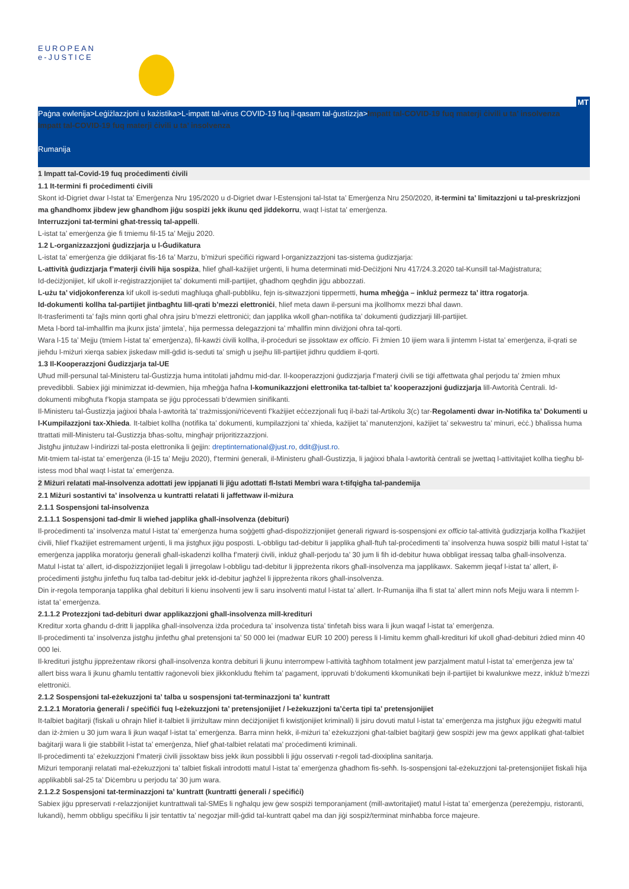EUROPEAN
e-JUSTICE
MT
Paġna ewlenija>Leġiżlazzjoni u każistika>L-impatt tal-virus COVID-19 fuq il-qasam tal-ġustizzja>Impatt tal-COVID-19 fuq materji ċivili u ta’ insolvenza
Impatt tal-COVID-19 fuq materji ċivili u ta’ insolvenza
Rumanija
1 Impatt tal-Covid-19 fuq proċedimenti ċivili
1.1 It-termini fi proċedimenti ċivili
Skont id-Digriet dwar l-Istat ta’ Emerġenza Nru 195/2020 u d-Digriet dwar l-Estensjoni tal-Istat ta’ Emerġenza Nru 250/2020, it-termini ta’ limitazzjoni u tal-preskrizzjoni ma għandhomx jibdew jew għandhom jiġu sospiżi jekk ikunu qed jiddekorru, waqt l-istat ta' emerġenza.
Interruzzjoni tat-termini għat-tressiq tal-appelli.
L-istat ta’ emerġenza ġie fi tmiemu fil-15 ta’ Mejju 2020.
1.2 L-organizzazzjoni ġudizzjarja u l-Ġudikatura
L-istat ta’ emerġenza ġie ddikjarat fis-16 ta’ Marzu, b’miżuri speċifiċi rigward l-organizzazzjoni tas-sistema ġudizzjarja:
L-attività ġudizzjarja f’materji ċivili hija sospiża, ħlief għall-każijiet urġenti, li huma determinati mid-Deċiżjoni Nru 417/24.3.2020 tal-Kunsill tal-Maġistratura;
Id-deċiżjonijiet, kif ukoll ir-reġistrazzjonijiet ta’ dokumenti mill-partijiet, għadhom qegħdin jiġu abbozzati.
L-użu ta’ vidjokonferenza kif ukoll is-seduti magħluqa għall-pubbliku, fejn is-sitwazzjoni tippermetti, huma mħeġġa – inkluż permezz ta’ ittra rogatorja.
Id-dokumenti kollha tal-partijiet jintbagħtu lill-qrati b’mezzi elettroniċi, ħlief meta dawn il-persuni ma jkollhomx mezzi bħal dawn.
It-trasferimenti ta’ fajls minn qorti għal oħra jsiru b’mezzi elettroniċi; dan japplika wkoll għan-notifika ta’ dokumenti ġudizzjarji lill-partijiet.
Meta l-bord tal-imħallfin ma jkunx jista’ jimtela’, hija permessa delegazzjoni ta’ mħallfin minn diviżjoni oħra tal-qorti.
Wara l-15 ta’ Mejju (tmiem l-istat ta’ emerġenza), fil-kawżi ċivili kollha, il-proċeduri se jissoktaw ex officio. Fi żmien 10 ijiem wara li jintemm l-istat ta’ emerġenza, il-qrati se jieħdu l-miżuri xierqa sabiex jiskedaw mill-ġdid is-seduti ta’ smigħ u jsejħu lill-partijiet jidhru quddiem il-qorti.
1.3 Il-Kooperazzjoni Ġudizzjarja tal-UE
Uħud mill-persunal tal-Ministeru tal-Ġustizzja huma intitolati jaħdmu mid-dar. Il-kooperazzjoni ġudizzjarja f’materji ċivili se tiġi affettwata għal perjodu ta' żmien mhux prevedibbli. Sabiex jiġi minimizzat id-dewmien, hija mħeġġa ħafna l-komunikazzjoni elettronika tat-talbiet ta’ kooperazzjoni ġudizzjarja lill-Awtorità Ċentrali. Id-dokumenti mibgħuta f’kopja stampata se jiġu pproċessati b’dewmien sinifikanti.
Il-Ministeru tal-Ġustizzja jaġixxi bħala l-awtorità ta’ trażmissjoni/riċeventi f’każijiet eċċezzjonali fuq il-bażi tal-Artikolu 3(c) tar-Regolamenti dwar in-Notifika ta’ Dokumenti u l-Kumpilazzjoni tax-Xhieda. It-talbiet kollha (notifika ta’ dokumenti, kumpilazzjoni ta’ xhieda, każijiet ta’ manutenzjoni, każijiet ta’ sekwestru ta’ minuri, eċċ.) bħalissa huma ttrattati mill-Ministeru tal-Ġustizzja bħas-soltu, mingħajr prijoritizzazzjoni.
Jistgħu jintużaw l-indirizzi tal-posta elettronika li ġejjin: dreptinternational@just.ro, ddit@just.ro.
Mit-tmiem tal-istat ta’ emerġenza (il-15 ta’ Mejju 2020), f’termini ġenerali, il-Ministeru għall-Ġustizzja, li jaġixxi bħala l-awtorità ċentrali se jwettaq l-attivitajiet kollha tiegħu bl-istess mod bħal waqt l-istat ta’ emerġenza.
2 Miżuri relatati mal-insolvenza adottati jew ippjanati li jiġu adottati fl-Istati Membri wara t-tifqigħa tal-pandemija
2.1 Miżuri sostantivi ta’ insolvenza u kuntratti relatati li jaffettwaw il-miżura
2.1.1 Sospensjoni tal-insolvenza
2.1.1.1 Sospensjoni tad-dmir li wieħed japplika għall-insolvenza (debituri)
Il-proċedimenti ta’ insolvenza matul l-istat ta’ emerġenza huma soġġetti għad-dispożizzjonijiet ġenerali rigward is-sospensjoni ex officio tal-attività ġudizzjarja kollha f’każijiet ċivili, ħlief f’każijiet estremament urġenti, li ma jistgħux jiġu posposti. L-obbligu tad-debitur li japplika għall-ftuħ tal-proċedimenti ta’ insolvenza huwa sospiż billi matul l-istat ta’ emerġenza japplika moratorju ġenerali għall-iskadenzi kollha f’materji ċivili, inkluż għall-perjodu ta’ 30 jum li fih id-debitur huwa obbligat iressaq talba għall-insolvenza.
Matul l-istat ta’ allert, id-dispożizzjonijiet legali li jirregolaw l-obbligu tad-debitur li jippreżenta rikors għall-insolvenza ma japplikawx. Sakemm jieqaf l-istat ta’ allert, il-proċedimenti jistgħu jinfetħu fuq talba tad-debitur jekk id-debitur jagħżel li jippreżenta rikors għall-insolvenza.
Din ir-regola temporanja tapplika għal debituri li kienu insolventi jew li saru insolventi matul l-istat ta’ allert. Ir-Rumanija ilha fi stat ta’ allert minn nofs Mejju wara li ntemm l-istat ta’ emerġenza.
2.1.1.2 Protezzjoni tad-debituri dwar applikazzjoni għall-insolvenza mill-kredituri
Kreditur xorta għandu d-dritt li japplika għall-insolvenza iżda proċedura ta’ insolvenza tista’ tinfetaħ biss wara li jkun waqaf l-istat ta’ emerġenza.
Il-proċedimenti ta’ insolvenza jistgħu jinfetħu għal pretensjoni ta’ 50 000 lei (madwar EUR 10 200) peress li l-limitu kemm għall-kredituri kif ukoll għad-debituri żdied minn 40 000 lei.
Il-kredituri jistgħu jippreżentaw rikorsi għall-insolvenza kontra debituri li jkunu interrompew l-attività tagħhom totalment jew parzjalment matul l-istat ta’ emerġenza jew ta’ allert biss wara li jkunu għamlu tentattiv raġonevoli biex jikkonkludu ftehim ta’ pagament, ippruvati b’dokumenti kkomunikati bejn il-partijiet bi kwalunkwe mezz, inkluż b’mezzi elettroniċi.
2.1.2 Sospensjoni tal-eżekuzzjoni ta’ talba u sospensjoni tat-terminazzjoni ta’ kuntratt
2.1.2.1 Moratoria ġenerali / speċifiċi fuq l-eżekuzzjoni ta’ pretensjonijiet / l-eżekuzzjoni ta’ċerta tipi ta’ pretensjonijiet
It-talbiet baġitarji (fiskali u oħrajn ħlief it-talbiet li jirriżultaw minn deċiżjonijiet fi kwistjonijiet kriminali) li jsiru dovuti matul l-istat ta’ emerġenza ma jistgħux jiġu eżegwiti matul dan iż-żmien u 30 jum wara li jkun waqaf l-istat ta’ emerġenza. Barra minn hekk, il-miżuri ta’ eżekuzzjoni għat-talbiet baġitarji ġew sospiżi jew ma ġewx applikati għat-talbiet baġitarji wara li ġie stabbilit l-istat ta’ emerġenza, ħlief għat-talbiet relatati ma’ proċedimenti kriminali.
Il-proċedimenti ta’ eżekuzzjoni f’materji ċivili jissoktaw biss jekk ikun possibbli li jiġu osservati r-regoli tad-dixxiplina sanitarja.
Miżuri temporanji relatati mal-eżekuzzjoni ta’ talbiet fiskali introdotti matul l-istat ta’ emerġenza għadhom fis-seħħ. Is-sospensjoni tal-eżekuzzjoni tal-pretensjonijiet fiskali hija applikabbli sal-25 ta’ Diċembru u perjodu ta’ 30 jum wara.
2.1.2.2 Sospensjoni tat-terminazzjoni ta’ kuntratt (kuntratti ġenerali / speċifiċi)
Sabiex jiġu ppreservati r-relazzjonijiet kuntrattwali tal-SMEs li ngħalqu jew ġew sospiżi temporanjament (mill-awtoritajiet) matul l-istat ta’ emerġenza (pereżempju, ristoranti, lukandi), hemm obbligu speċifiku li jsir tentattiv ta’ negozjar mill-ġdid tal-kuntratt qabel ma dan jiġi sospiż/terminat minħabba force majeure.